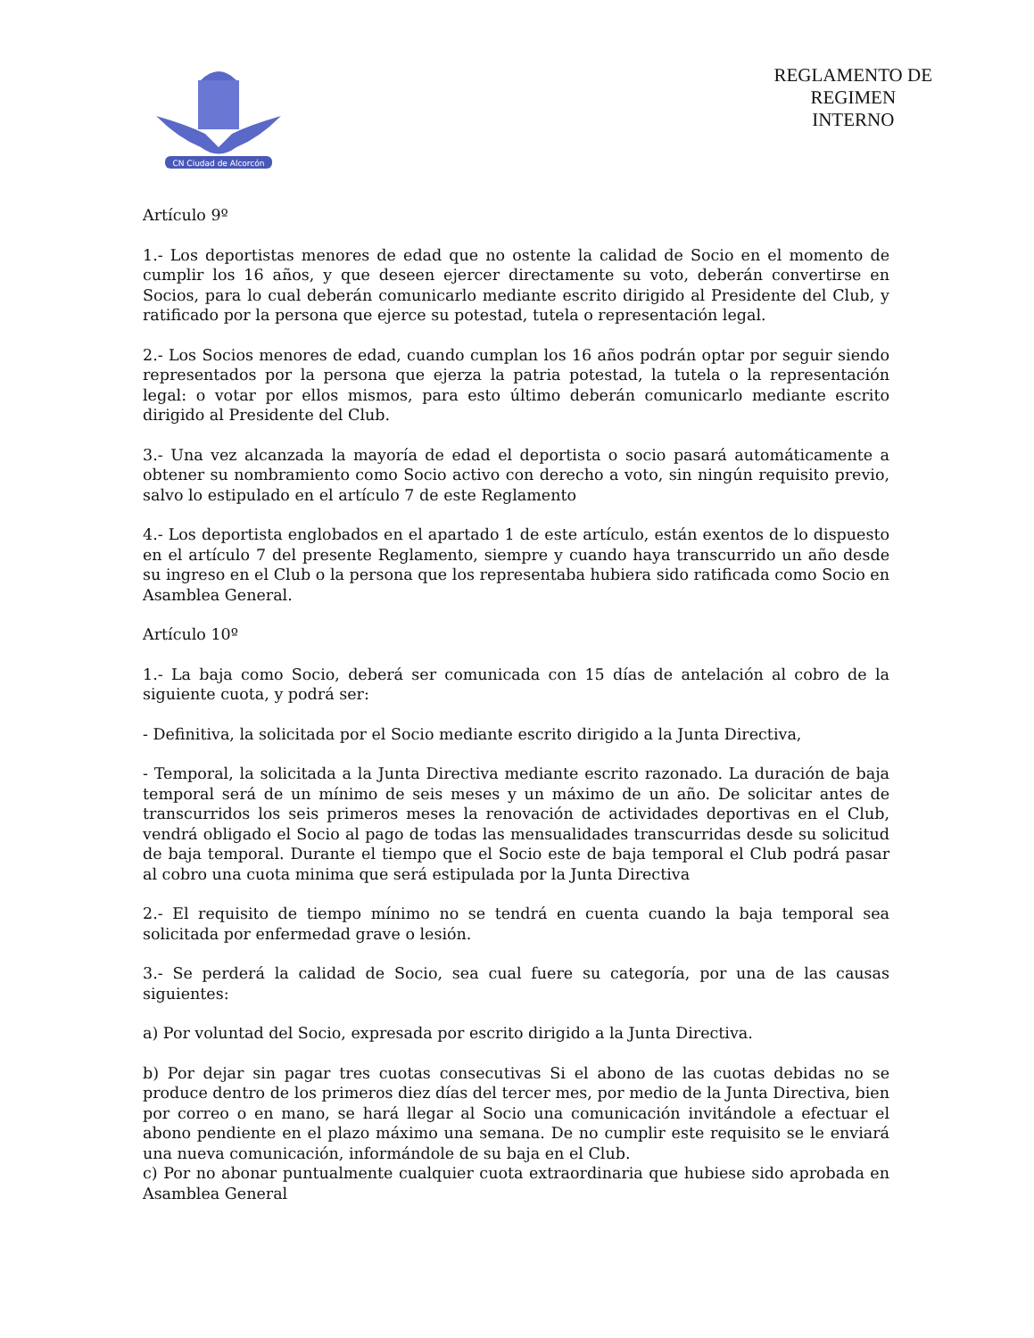CN Ciudad de Alcorcón
REGLAMENTO DE
REGIMEN
INTERNO
Artículo 9º
1.- Los deportistas menores de edad que no ostente la calidad de Socio en el momento de cumplir los 16 años, y que deseen ejercer directamente su voto, deberán convertirse en Socios, para lo cual deberán comunicarlo mediante escrito dirigido al Presidente del Club, y ratificado por la persona que ejerce su potestad, tutela o representación legal.
2.- Los Socios menores de edad, cuando cumplan los 16 años podrán optar por seguir siendo representados por la persona que ejerza la patria potestad, la tutela o la representación legal: o votar por ellos mismos, para esto último deberán comunicarlo mediante escrito dirigido al Presidente del Club.
3.- Una vez alcanzada la mayoría de edad el deportista o socio pasará automáticamente a obtener su nombramiento como Socio activo con derecho a voto, sin ningún requisito previo, salvo lo estipulado en el artículo 7 de este Reglamento
4.- Los deportista englobados en el apartado 1 de este artículo, están exentos de lo dispuesto en el artículo 7 del presente Reglamento, siempre y cuando haya transcurrido un año desde su ingreso en el Club o la persona que los representaba hubiera sido ratificada como Socio en Asamblea General.
Artículo 10º
1.- La baja como Socio, deberá ser comunicada con 15 días de antelación al cobro de la siguiente cuota, y podrá ser:
- Definitiva, la solicitada por el Socio mediante escrito dirigido a la Junta Directiva,
- Temporal, la solicitada a la Junta Directiva mediante escrito razonado. La duración de baja temporal será de un mínimo de seis meses y un máximo de un año. De solicitar antes de transcurridos los seis primeros meses la renovación de actividades deportivas en el Club, vendrá obligado el Socio al pago de todas las mensualidades transcurridas desde su solicitud de baja temporal. Durante el tiempo que el Socio este de baja temporal el Club podrá pasar al cobro una cuota minima que será estipulada por la Junta Directiva
2.- El requisito de tiempo mínimo no se tendrá en cuenta cuando la baja temporal sea solicitada por enfermedad grave o lesión.
3.- Se perderá la calidad de Socio, sea cual fuere su categoría, por una de las causas siguientes:
a) Por voluntad del Socio, expresada por escrito dirigido a la Junta Directiva.
b) Por dejar sin pagar tres cuotas consecutivas Si el abono de las cuotas debidas no se produce dentro de los primeros diez días del tercer mes, por medio de la Junta Directiva, bien por correo o en mano, se hará llegar al Socio una comunicación invitándole a efectuar el abono pendiente en el plazo máximo una semana. De no cumplir este requisito se le enviará una nueva comunicación, informándole de su baja en el Club.
c) Por no abonar puntualmente cualquier cuota extraordinaria que hubiese sido aprobada en Asamblea General